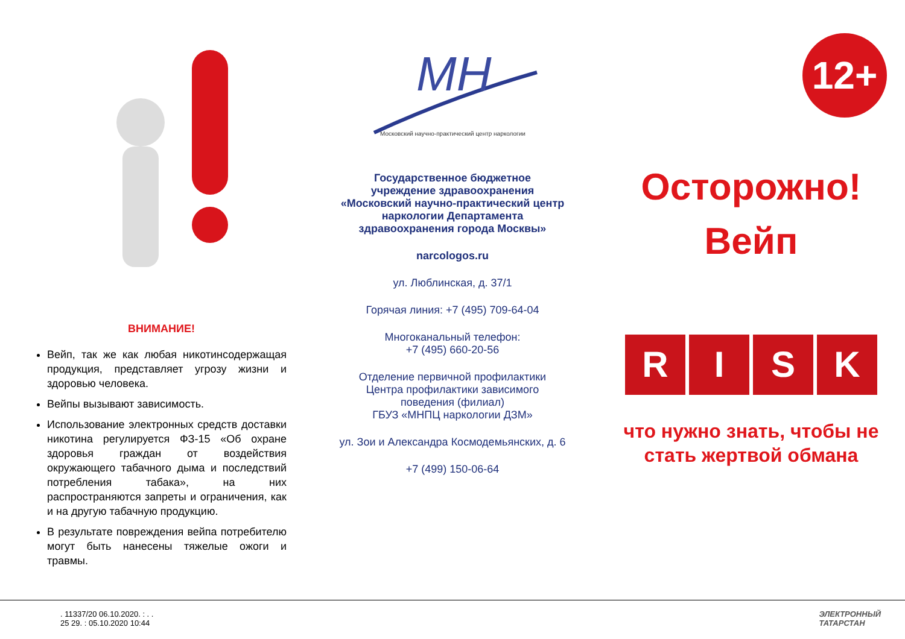ВНИМАНИЕ!
Вейп, так же как любая никотинсодержащая продукция, представляет угрозу жизни и здоровью человека.
Вейпы вызывают зависимость.
Использование электронных средств доставки никотина регулируется ФЗ-15 «Об охране здоровья граждан от воздействия окружающего табачного дыма и последствий потребления табака», на них распространяются запреты и ограничения, как и на другую табачную продукцию.
В результате повреждения вейпа потребителю могут быть нанесены тяжелые ожоги и травмы.
MH
Московский научно-практический центр наркологии
Государственное бюджетное
учреждение здравоохранения
«Московский научно-практический центр
наркологии Департамента
здравоохранения города Москвы»
narcologos.ru
ул. Люблинская, д. 37/1
Горячая линия: +7 (495) 709-64-04
Многоканальный телефон:
+7 (495) 660-20-56
Отделение первичной профилактики
Центра профилактики зависимого
поведения (филиал)
ГБУЗ «МНПЦ наркологии ДЗМ»
ул. Зои и Александра Космодемьянских, д. 6
+7 (499) 150-06-64
12+
Осторожно!
Вейп
RISK
что нужно знать, чтобы не стать жертвой обмана
. 11337/20 06.10.2020. : . .
25 29. : 05.10.2020 10:44
ЭЛЕКТРОННЫЙ
ТАТАРСТАН